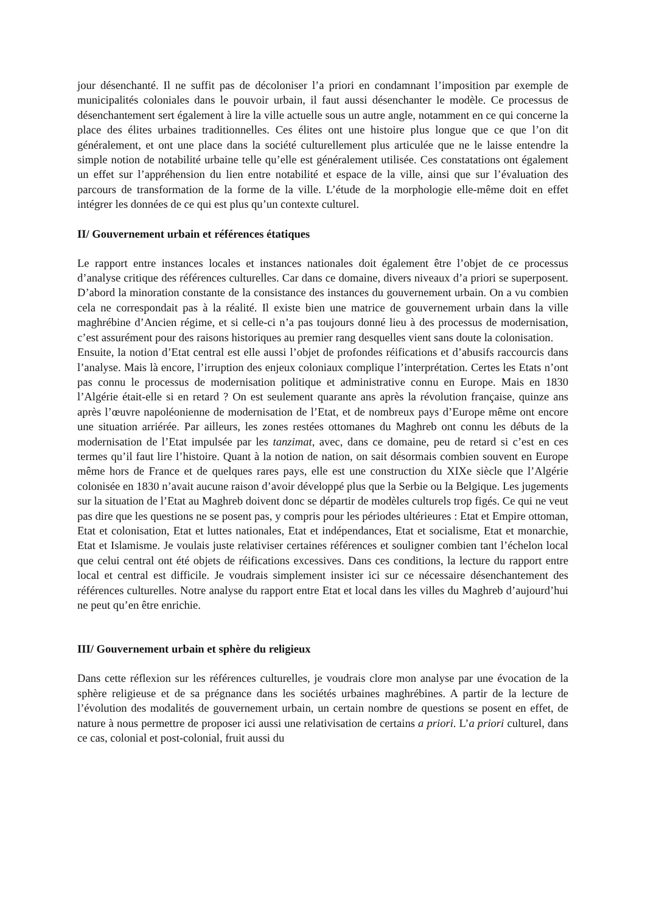jour désenchanté. Il ne suffit pas de décoloniser l’a priori en condamnant l’imposition par exemple de municipalités coloniales dans le pouvoir urbain, il faut aussi désenchanter le modèle. Ce processus de désenchantement sert également à lire la ville actuelle sous un autre angle, notamment en ce qui concerne la place des élites urbaines traditionnelles. Ces élites ont une histoire plus longue que ce que l’on dit généralement, et ont une place dans la société culturellement plus articulée que ne le laisse entendre la simple notion de notabilité urbaine telle qu’elle est généralement utilisée. Ces constatations ont également un effet sur l’appréhension du lien entre notabilité et espace de la ville, ainsi que sur l’évaluation des parcours de transformation de la forme de la ville. L’étude de la morphologie elle-même doit en effet intégrer les données de ce qui est plus qu’un contexte culturel.
II/ Gouvernement urbain et références étatiques
Le rapport entre instances locales et instances nationales doit également être l’objet de ce processus d’analyse critique des références culturelles. Car dans ce domaine, divers niveaux d’a priori se superposent. D’abord la minoration constante de la consistance des instances du gouvernement urbain. On a vu combien cela ne correspondait pas à la réalité. Il existe bien une matrice de gouvernement urbain dans la ville maghrébine d’Ancien régime, et si celle-ci n’a pas toujours donné lieu à des processus de modernisation, c’est assurément pour des raisons historiques au premier rang desquelles vient sans doute la colonisation.
Ensuite, la notion d’Etat central est elle aussi l’objet de profondes réifications et d’abusifs raccourcis dans l’analyse. Mais là encore, l’irruption des enjeux coloniaux complique l’interprétation. Certes les Etats n’ont pas connu le processus de modernisation politique et administrative connu en Europe. Mais en 1830 l’Algérie était-elle si en retard ? On est seulement quarante ans après la révolution française, quinze ans après l’œuvre napoléonienne de modernisation de l’Etat, et de nombreux pays d’Europe même ont encore une situation arriérée. Par ailleurs, les zones restées ottomanes du Maghreb ont connu les débuts de la modernisation de l’Etat impulsée par les tanzimat, avec, dans ce domaine, peu de retard si c’est en ces termes qu’il faut lire l’histoire. Quant à la notion de nation, on sait désormais combien souvent en Europe même hors de France et de quelques rares pays, elle est une construction du XIXe siècle que l’Algérie colonisée en 1830 n’avait aucune raison d’avoir développé plus que la Serbie ou la Belgique. Les jugements sur la situation de l’Etat au Maghreb doivent donc se départir de modèles culturels trop figés. Ce qui ne veut pas dire que les questions ne se posent pas, y compris pour les périodes ultérieures : Etat et Empire ottoman, Etat et colonisation, Etat et luttes nationales, Etat et indépendances, Etat et socialisme, Etat et monarchie, Etat et Islamisme. Je voulais juste relativiser certaines références et souligner combien tant l’échelon local que celui central ont été objets de réifications excessives. Dans ces conditions, la lecture du rapport entre local et central est difficile. Je voudrais simplement insister ici sur ce nécessaire désenchantement des références culturelles. Notre analyse du rapport entre Etat et local dans les villes du Maghreb d’aujourd’hui ne peut qu’en être enrichie.
III/ Gouvernement urbain et sphère du religieux
Dans cette réflexion sur les références culturelles, je voudrais clore mon analyse par une évocation de la sphère religieuse et de sa prégnance dans les sociétés urbaines maghrébines. A partir de la lecture de l’évolution des modalités de gouvernement urbain, un certain nombre de questions se posent en effet, de nature à nous permettre de proposer ici aussi une relativisation de certains a priori. L’a priori culturel, dans ce cas, colonial et post-colonial, fruit aussi du